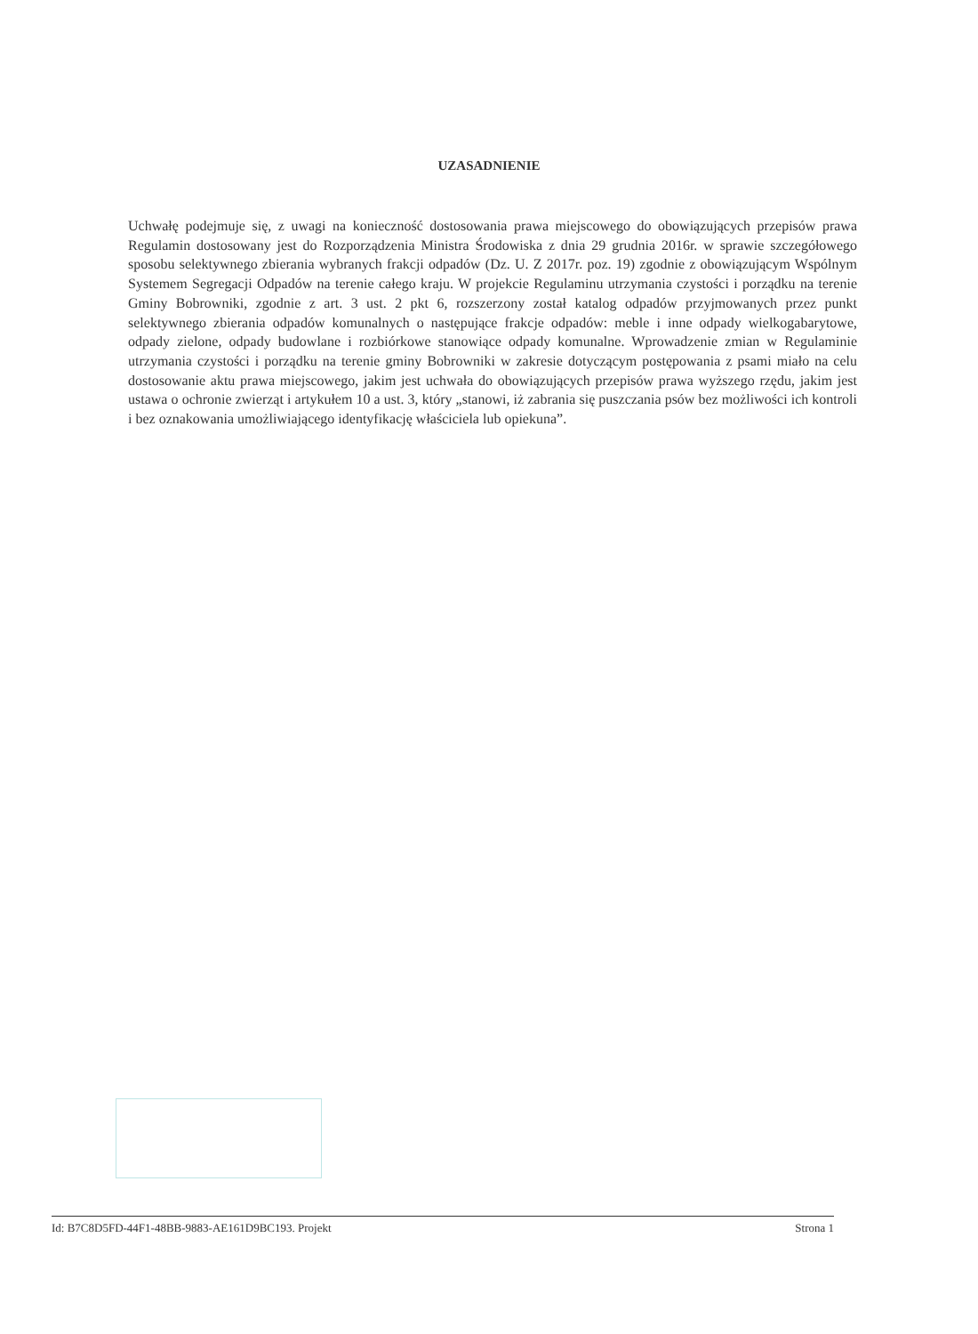UZASADNIENIE
Uchwałę podejmuje się, z uwagi na konieczność dostosowania prawa miejscowego do obowiązujących przepisów prawa Regulamin dostosowany jest do Rozporządzenia Ministra Środowiska z dnia 29 grudnia 2016r. w sprawie szczegółowego sposobu selektywnego zbierania wybranych frakcji odpadów (Dz. U. Z 2017r. poz. 19) zgodnie z obowiązującym Wspólnym Systemem Segregacji Odpadów na terenie całego kraju. W projekcie Regulaminu utrzymania czystości i porządku na terenie Gminy Bobrowniki, zgodnie z art. 3 ust. 2 pkt 6, rozszerzony został katalog odpadów przyjmowanych przez punkt selektywnego zbierania odpadów komunalnych o następujące frakcje odpadów: meble i inne odpady wielkogabarytowe, odpady zielone, odpady budowlane i rozbiórkowe stanowiące odpady komunalne. Wprowadzenie zmian w Regulaminie utrzymania czystości i porządku na terenie gminy Bobrowniki w zakresie dotyczącym postępowania z psami miało na celu dostosowanie aktu prawa miejscowego, jakim jest uchwała do obowiązujących przepisów prawa wyższego rzędu, jakim jest ustawa o ochronie zwierząt i artykułem 10 a ust. 3, który „stanowi, iż zabrania się puszczania psów bez możliwości ich kontroli i bez oznakowania umożliwiającego identyfikację właściciela lub opiekuna”.
Id: B7C8D5FD-44F1-48BB-9883-AE161D9BC193. Projekt Strona 1